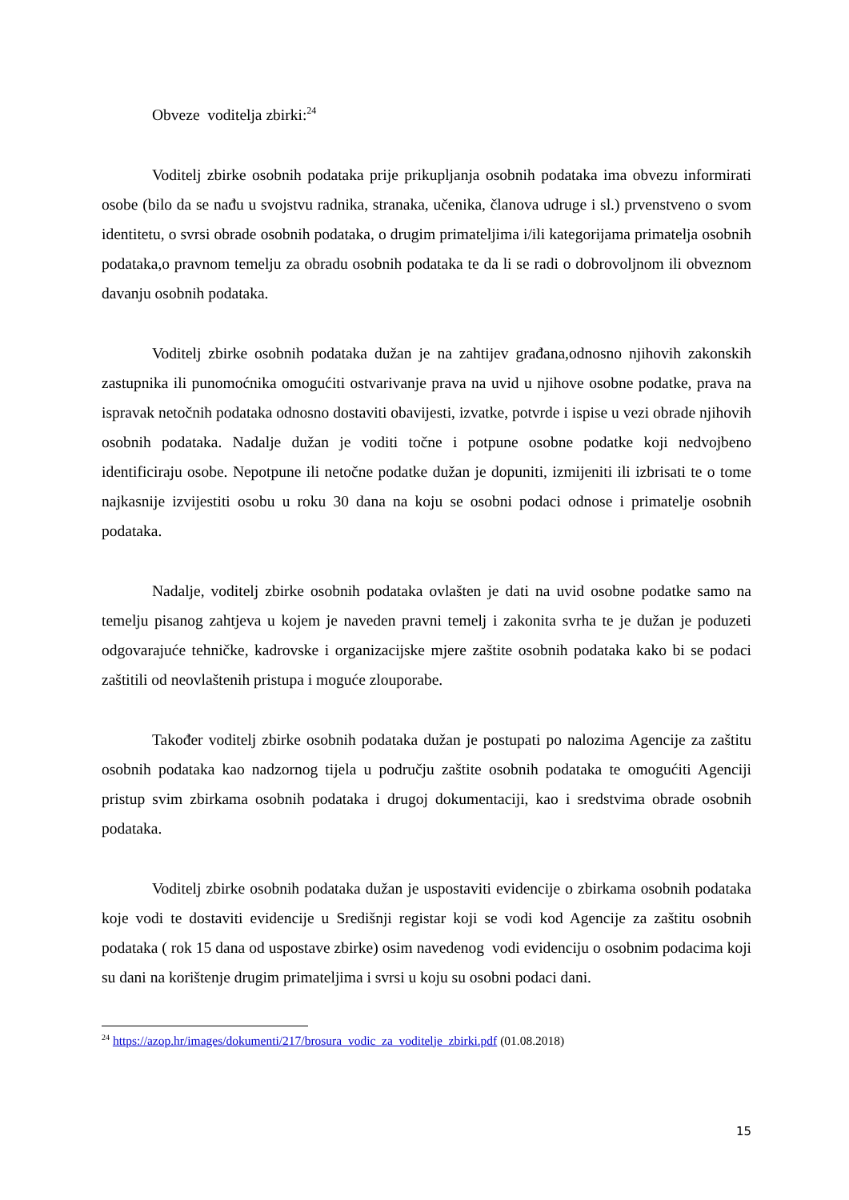Obveze voditelja zbirki:<sup>24</sup>
Voditelj zbirke osobnih podataka prije prikupljanja osobnih podataka ima obvezu informirati osobe (bilo da se nađu u svojstvu radnika, stranaka, učenika, članova udruge i sl.) prvenstveno o svom identitetu, o svrsi obrade osobnih podataka, o drugim primateljima i/ili kategorijama primatelja osobnih podataka,o pravnom temelju za obradu osobnih podataka te da li se radi o dobrovoljnom ili obveznom davanju osobnih podataka.
Voditelj zbirke osobnih podataka dužan je na zahtijev građana,odnosno njihovih zakonskih zastupnika ili punomoćnika omogućiti ostvarivanje prava na uvid u njihove osobne podatke, prava na ispravak netočnih podataka odnosno dostaviti obavijesti, izvatke, potvrde i ispise u vezi obrade njihovih osobnih podataka. Nadalje dužan je voditi točne i potpune osobne podatke koji nedvojbeno identificiraju osobe. Nepotpune ili netočne podatke dužan je dopuniti, izmijeniti ili izbrisati te o tome najkasnije izvijestiti osobu u roku 30 dana na koju se osobni podaci odnose i primatelje osobnih podataka.
Nadalje, voditelj zbirke osobnih podataka ovlašten je dati na uvid osobne podatke samo na temelju pisanog zahtjeva u kojem je naveden pravni temelj i zakonita svrha te je dužan je poduzeti odgovarajuće tehničke, kadrovske i organizacijske mjere zaštite osobnih podataka kako bi se podaci zaštitili od neovlaštenih pristupa i moguće zlouporabe.
Također voditelj zbirke osobnih podataka dužan je postupati po nalozima Agencije za zaštitu osobnih podataka kao nadzornog tijela u području zaštite osobnih podataka te omogućiti Agenciji pristup svim zbirkama osobnih podataka i drugoj dokumentaciji, kao i sredstvima obrade osobnih podataka.
Voditelj zbirke osobnih podataka dužan je uspostaviti evidencije o zbirkama osobnih podataka koje vodi te dostaviti evidencije u Središnji registar koji se vodi kod Agencije za zaštitu osobnih podataka ( rok 15 dana od uspostave zbirke) osim navedenog vodi evidenciju o osobnim podacima koji su dani na korištenje drugim primateljima i svrsi u koju su osobni podaci dani.
<sup>24</sup> https://azop.hr/images/dokumenti/217/brosura_vodic_za_voditelje_zbirki.pdf (01.08.2018)
15